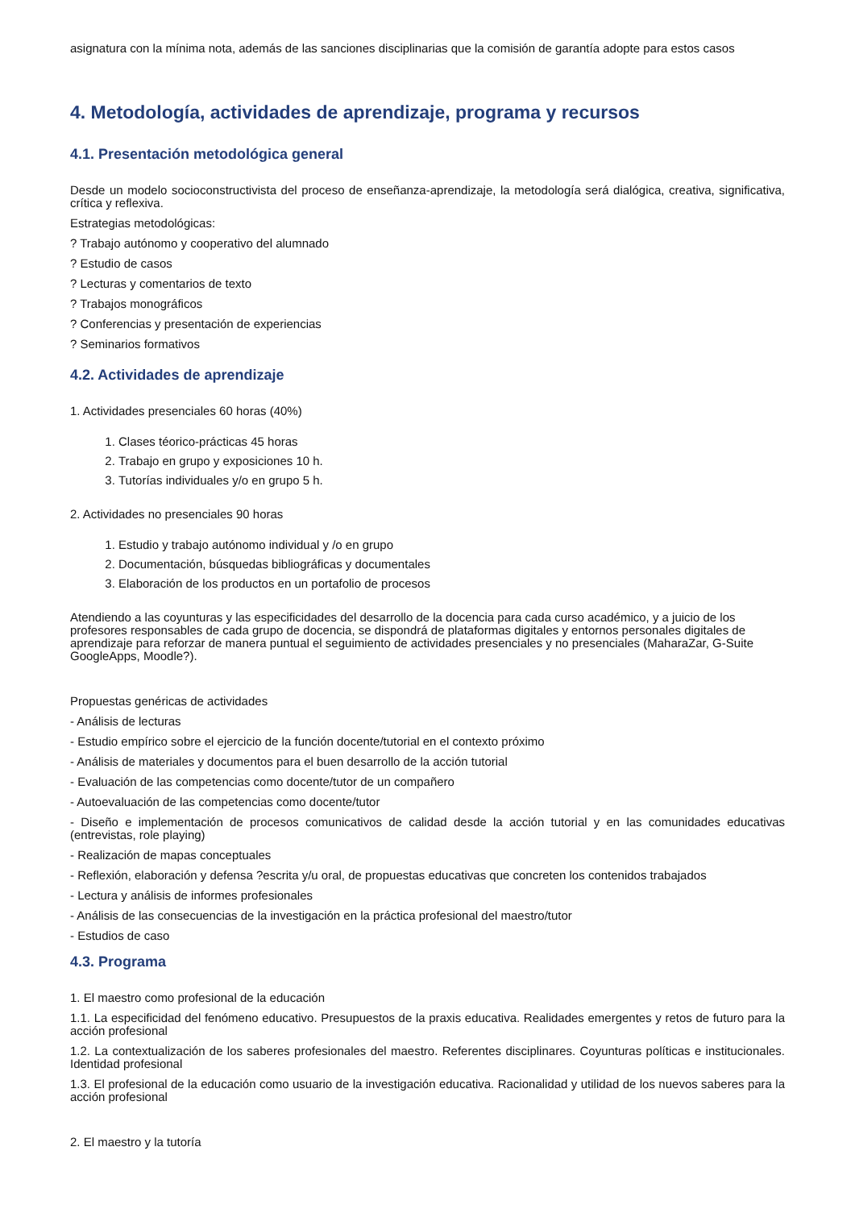asignatura con la mínima nota, además de las sanciones disciplinarias que la comisión de garantía adopte para estos casos
4. Metodología, actividades de aprendizaje, programa y recursos
4.1. Presentación metodológica general
Desde un modelo socioconstructivista del proceso de enseñanza-aprendizaje, la metodología será dialógica, creativa, significativa, crítica y reflexiva.
Estrategias metodológicas:
? Trabajo autónomo y cooperativo del alumnado
? Estudio de casos
? Lecturas y comentarios de texto
? Trabajos monográficos
? Conferencias y presentación de experiencias
? Seminarios formativos
4.2. Actividades de aprendizaje
1. Actividades presenciales 60 horas (40%)
1. Clases téorico-prácticas 45 horas
2. Trabajo en grupo y exposiciones 10 h.
3. Tutorías individuales y/o en grupo 5 h.
2. Actividades no presenciales 90 horas
1. Estudio y trabajo autónomo individual y /o en grupo
2. Documentación, búsquedas bibliográficas y documentales
3. Elaboración de los productos en un portafolio de procesos
Atendiendo a las coyunturas y las especificidades del desarrollo de la docencia para cada curso académico, y a juicio de los profesores responsables de cada grupo de docencia, se dispondrá de plataformas digitales y entornos personales digitales de aprendizaje para reforzar de manera puntual el seguimiento de actividades presenciales y no presenciales (MaharaZar, G-Suite GoogleApps, Moodle?).
Propuestas genéricas de actividades
- Análisis de lecturas
- Estudio empírico sobre el ejercicio de la función docente/tutorial en el contexto próximo
- Análisis de materiales y documentos para el buen desarrollo de la acción tutorial
- Evaluación de las competencias como docente/tutor de un compañero
- Autoevaluación de las competencias como docente/tutor
- Diseño e implementación de procesos comunicativos de calidad desde la acción tutorial y en las comunidades educativas (entrevistas, role playing)
- Realización de mapas conceptuales
- Reflexión, elaboración y defensa ?escrita y/u oral, de propuestas educativas que concreten los contenidos trabajados
- Lectura y análisis de informes profesionales
- Análisis de las consecuencias de la investigación en la práctica profesional del maestro/tutor
- Estudios de caso
4.3. Programa
1. El maestro como profesional de la educación
1.1. La especificidad del fenómeno educativo. Presupuestos de la praxis educativa. Realidades emergentes y retos de futuro para la acción profesional
1.2. La contextualización de los saberes profesionales del maestro. Referentes disciplinares. Coyunturas políticas e institucionales. Identidad profesional
1.3. El profesional de la educación como usuario de la investigación educativa. Racionalidad y utilidad de los nuevos saberes para la acción profesional
2. El maestro y la tutoría